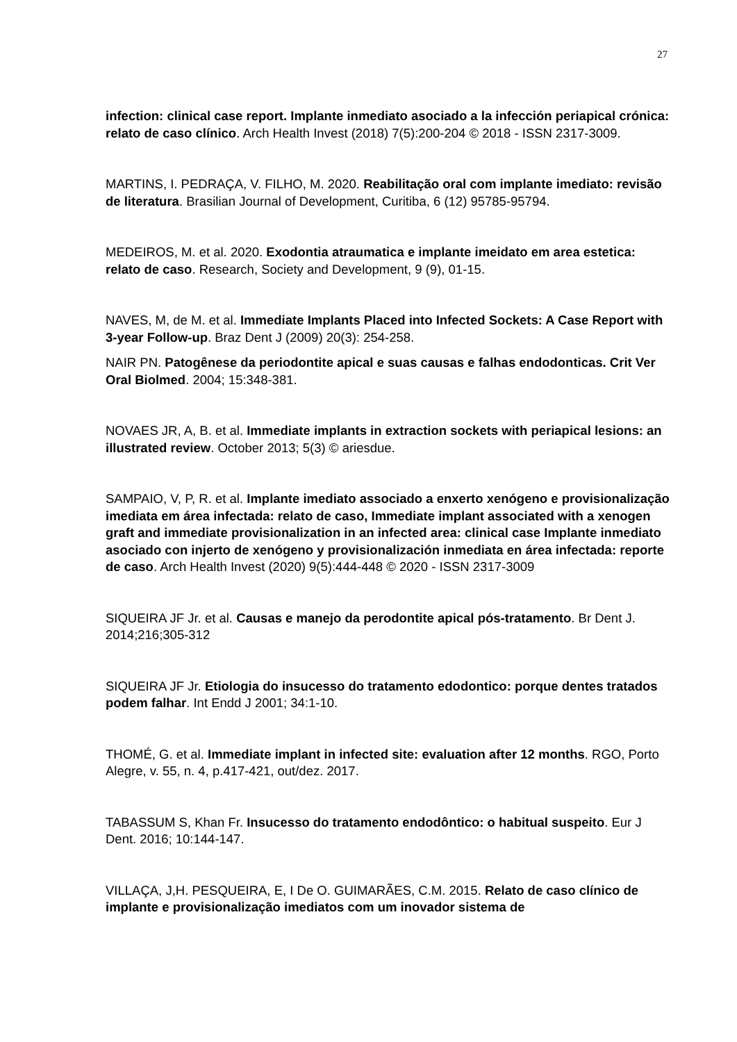27
infection: clinical case report. Implante inmediato asociado a la infección periapical crónica: relato de caso clínico. Arch Health Invest (2018) 7(5):200-204 © 2018 - ISSN 2317-3009.
MARTINS, I. PEDRAÇA, V. FILHO, M. 2020. Reabilitação oral com implante imediato: revisão de literatura. Brasilian Journal of Development, Curitiba, 6 (12) 95785-95794.
MEDEIROS, M. et al. 2020. Exodontia atraumatica e implante imeidato em area estetica: relato de caso. Research, Society and Development, 9 (9), 01-15.
NAVES, M, de M. et al. Immediate Implants Placed into Infected Sockets: A Case Report with 3-year Follow-up. Braz Dent J (2009) 20(3): 254-258.
NAIR PN. Patogênese da periodontite apical e suas causas e falhas endodonticas. Crit Ver Oral Biolmed. 2004; 15:348-381.
NOVAES JR, A, B. et al. Immediate implants in extraction sockets with periapical lesions: an illustrated review. October 2013; 5(3) © ariesdue.
SAMPAIO, V, P, R. et al. Implante imediato associado a enxerto xenógeno e provisionalização imediata em área infectada: relato de caso, Immediate implant associated with a xenogen graft and immediate provisionalization in an infected area: clinical case Implante inmediato asociado con injerto de xenógeno y provisionalización inmediata en área infectada: reporte de caso. Arch Health Invest (2020) 9(5):444-448 © 2020 - ISSN 2317-3009
SIQUEIRA JF Jr. et al. Causas e manejo da perodontite apical pós-tratamento. Br Dent J. 2014;216;305-312
SIQUEIRA JF Jr. Etiologia do insucesso do tratamento edodontico: porque dentes tratados podem falhar. Int Endd J 2001; 34:1-10.
THOMÉ, G. et al. Immediate implant in infected site: evaluation after 12 months. RGO, Porto Alegre, v. 55, n. 4, p.417-421, out/dez. 2017.
TABASSUM S, Khan Fr. Insucesso do tratamento endodôntico: o habitual suspeito. Eur J Dent. 2016; 10:144-147.
VILLAÇA, J,H. PESQUEIRA, E, I De O. GUIMARÃES, C.M. 2015. Relato de caso clínico de implante e provisionalização imediatos com um inovador sistema de